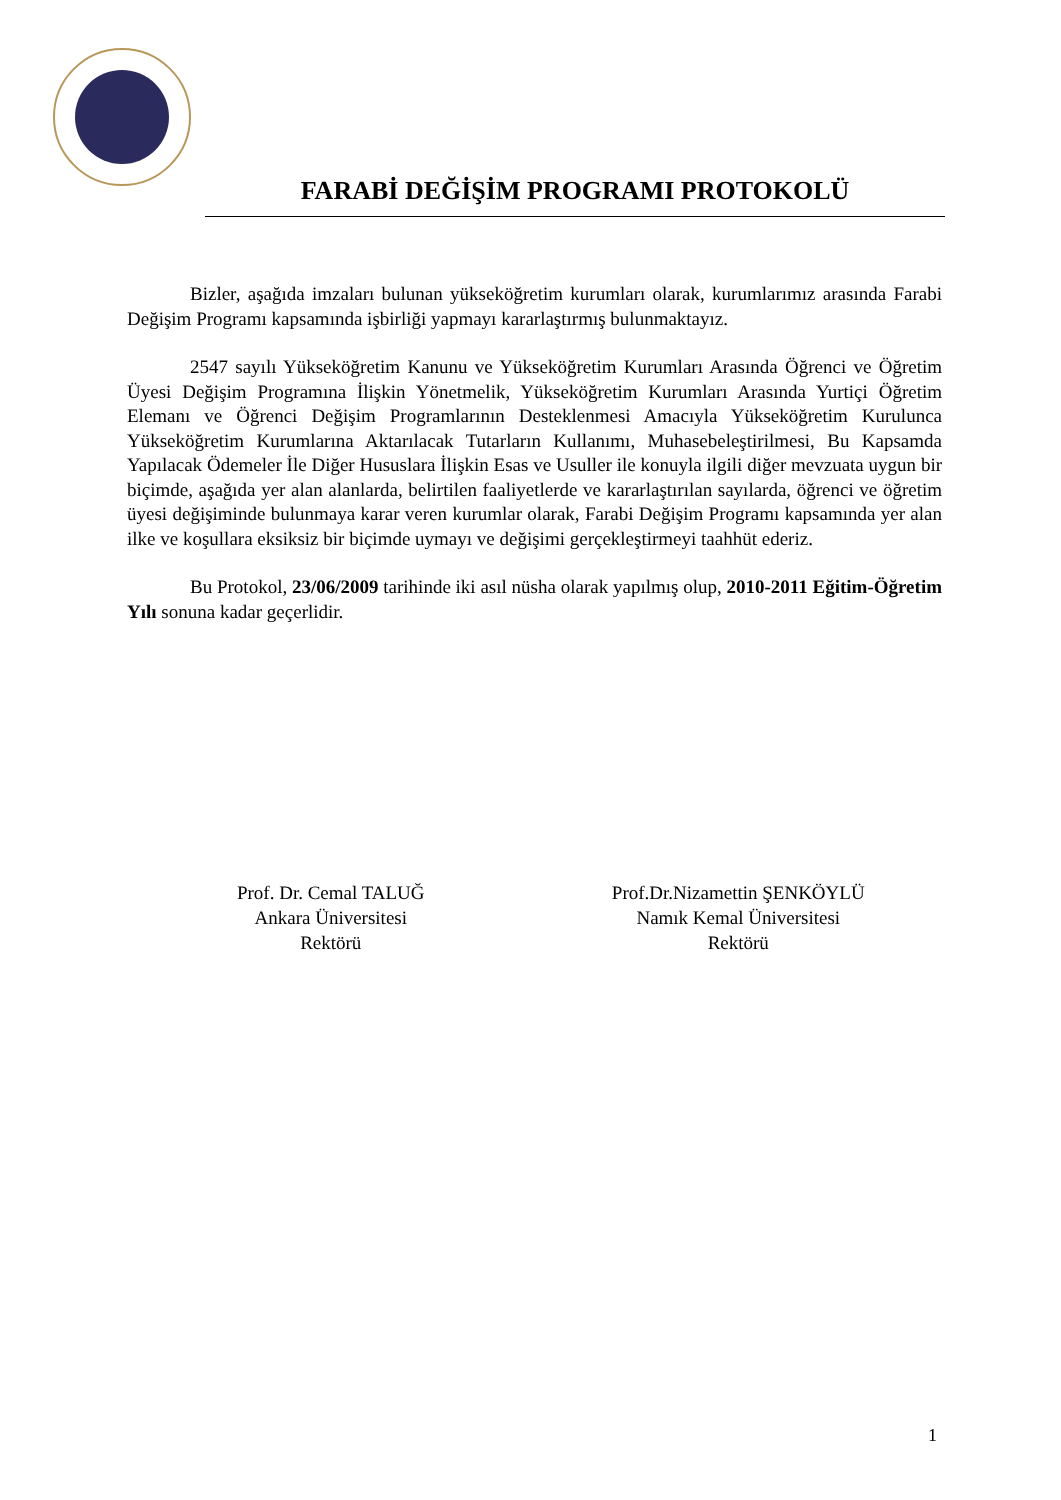FARABİ DEĞİŞİM PROGRAMI PROTOKOLÜ
Bizler, aşağıda imzaları bulunan yükseköğretim kurumları olarak, kurumlarımız arasında Farabi Değişim Programı kapsamında işbirliği yapmayı kararlaştırmış bulunmaktayız.
2547 sayılı Yükseköğretim Kanunu ve Yükseköğretim Kurumları Arasında Öğrenci ve Öğretim Üyesi Değişim Programına İlişkin Yönetmelik, Yükseköğretim Kurumları Arasında Yurtiçi Öğretim Elemanı ve Öğrenci Değişim Programlarının Desteklenmesi Amacıyla Yükseköğretim Kurulunca Yükseköğretim Kurumlarına Aktarılacak Tutarların Kullanımı, Muhasebeleştirilmesi, Bu Kapsamda Yapılacak Ödemeler İle Diğer Hususlara İlişkin Esas ve Usuller ile konuyla ilgili diğer mevzuata uygun bir biçimde, aşağıda yer alan alanlarda, belirtilen faaliyetlerde ve kararlaştırılan sayılarda, öğrenci ve öğretim üyesi değişiminde bulunmaya karar veren kurumlar olarak, Farabi Değişim Programı kapsamında yer alan ilke ve koşullara eksiksiz bir biçimde uymayı ve değişimi gerçekleştirmeyi taahhüt ederiz.
Bu Protokol, 23/06/2009 tarihinde iki asıl nüsha olarak yapılmış olup, 2010-2011 Eğitim-Öğretim Yılı sonuna kadar geçerlidir.
Prof. Dr. Cemal TALUĞ
Ankara Üniversitesi
Rektörü
Prof.Dr.Nizamettin ŞENKÖYLÜ
Namık Kemal Üniversitesi
Rektörü
1